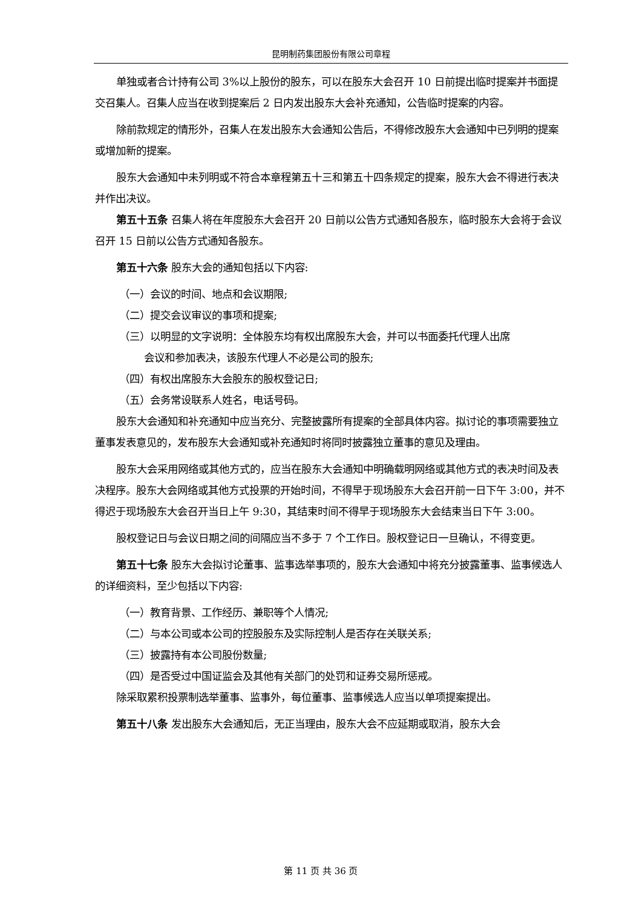昆明制药集团股份有限公司章程
单独或者合计持有公司 3%以上股份的股东，可以在股东大会召开 10 日前提出临时提案并书面提交召集人。召集人应当在收到提案后 2 日内发出股东大会补充通知，公告临时提案的内容。
除前款规定的情形外，召集人在发出股东大会通知公告后，不得修改股东大会通知中已列明的提案或增加新的提案。
股东大会通知中未列明或不符合本章程第五十三和第五十四条规定的提案，股东大会不得进行表决并作出决议。
第五十五条 召集人将在年度股东大会召开 20 日前以公告方式通知各股东，临时股东大会将于会议召开 15 日前以公告方式通知各股东。
第五十六条 股东大会的通知包括以下内容:
（一）会议的时间、地点和会议期限;
（二）提交会议审议的事项和提案;
（三）以明显的文字说明：全体股东均有权出席股东大会，并可以书面委托代理人出席
会议和参加表决，该股东代理人不必是公司的股东;
（四）有权出席股东大会股东的股权登记日;
（五）会务常设联系人姓名，电话号码。
股东大会通知和补充通知中应当充分、完整披露所有提案的全部具体内容。拟讨论的事项需要独立董事发表意见的，发布股东大会通知或补充通知时将同时披露独立董事的意见及理由。
股东大会采用网络或其他方式的，应当在股东大会通知中明确载明网络或其他方式的表决时间及表决程序。股东大会网络或其他方式投票的开始时间，不得早于现场股东大会召开前一日下午 3:00，并不得迟于现场股东大会召开当日上午 9:30，其结束时间不得早于现场股东大会结束当日下午 3:00。
股权登记日与会议日期之间的间隔应当不多于 7 个工作日。股权登记日一旦确认，不得变更。
第五十七条 股东大会拟讨论董事、监事选举事项的，股东大会通知中将充分披露董事、监事候选人的详细资料，至少包括以下内容:
（一）教育背景、工作经历、兼职等个人情况;
（二）与本公司或本公司的控股股东及实际控制人是否存在关联关系;
（三）披露持有本公司股份数量;
（四）是否受过中国证监会及其他有关部门的处罚和证券交易所惩戒。
除采取累积投票制选举董事、监事外，每位董事、监事候选人应当以单项提案提出。
第五十八条 发出股东大会通知后，无正当理由，股东大会不应延期或取消，股东大会
第 11 页 共 36 页